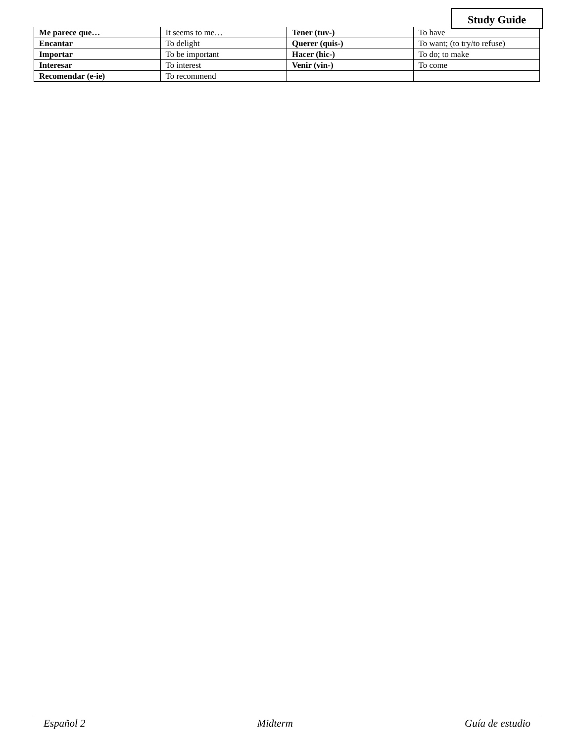Study Guide
| Me parece que… | It seems to me… | Tener (tuv-) | To have |
| Encantar | To delight | Querer (quis-) | To want; (to try/to refuse) |
| Importar | To be important | Hacer (hic-) | To do; to make |
| Interesar | To interest | Venir (vin-) | To come |
| Recomendar (e-ie) | To recommend | | |
Español 2 Midterm Guía de estudio